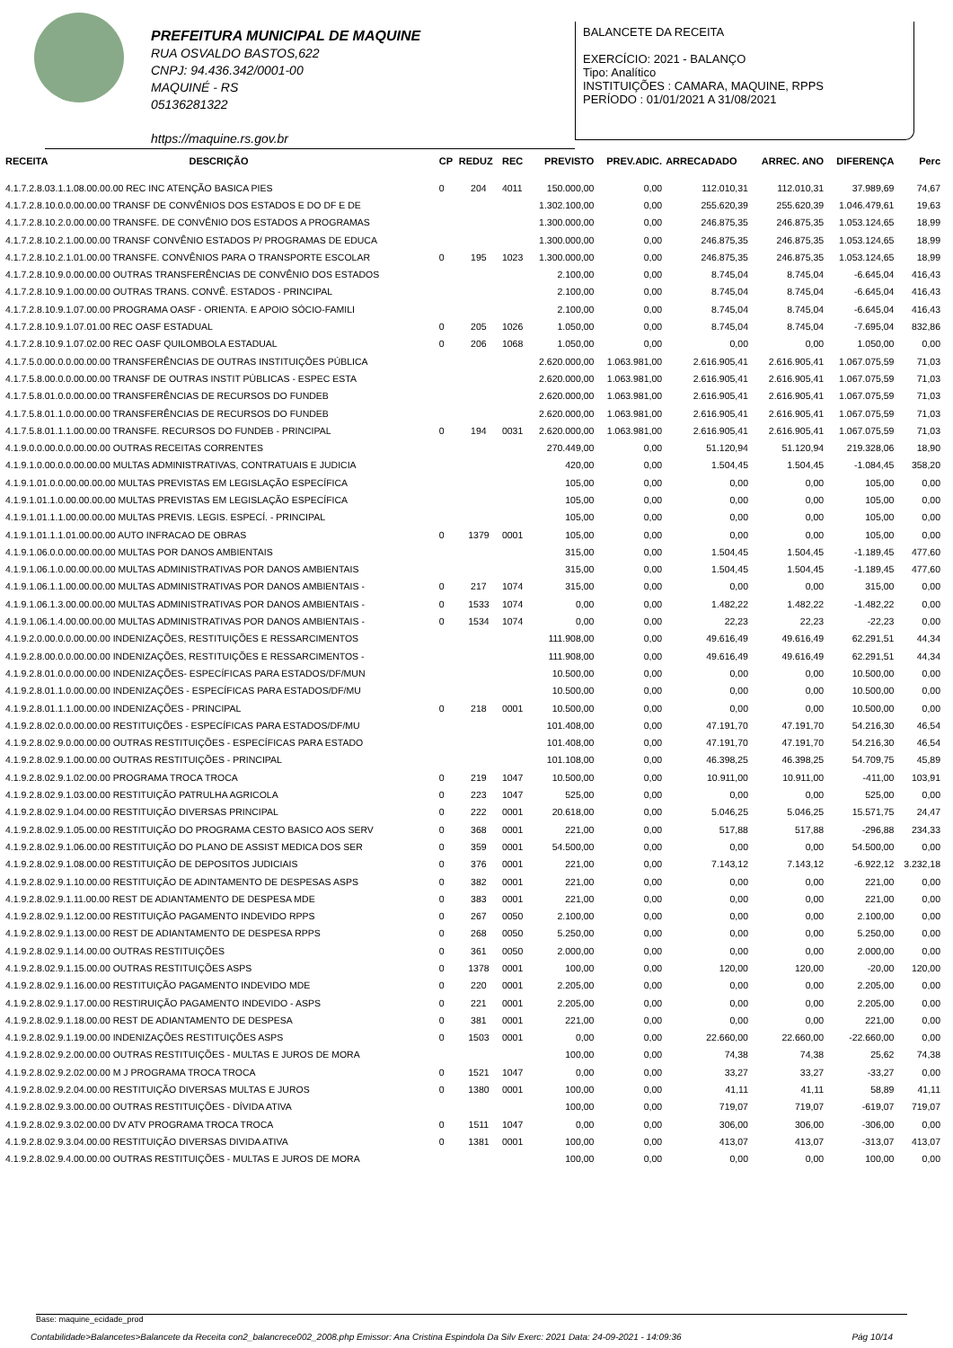PREFEITURA MUNICIPAL DE MAQUINE
RUA OSVALDO BASTOS,622
CNPJ: 94.436.342/0001-00
MAQUINÉ - RS
05136281322
https://maquine.rs.gov.br
BALANCETE DA RECEITA
EXERCÍCIO: 2021 - BALANÇO
Tipo: Analítico
INSTITUIÇÕES : CAMARA, MAQUINE, RPPS
PERÍODO : 01/01/2021 A 31/08/2021
| RECEITA | DESCRIÇÃO | CP | REDUZ | REC | PREVISTO | PREV.ADIC. | ARRECADADO | ARREC. ANO | DIFERENÇA | Perc |
| --- | --- | --- | --- | --- | --- | --- | --- | --- | --- | --- |
| 4.1.7.2.8.03.1.1.08.00.00.00 REC INC ATENÇÃO BASICA PIES | | 0 | 204 | 4011 | 150.000,00 | 0,00 | 112.010,31 | 112.010,31 | 37.989,69 | 74,67 |
| 4.1.7.2.8.10.0.0.00.00.00 TRANSF DE CONVÊNIOS DOS ESTADOS E DO DF E DE | | | | | 1.302.100,00 | 0,00 | 255.620,39 | 255.620,39 | 1.046.479,61 | 19,63 |
| 4.1.7.2.8.10.2.0.00.00.00 TRANSFE. DE CONVÊNIO DOS ESTADOS A PROGRAMAS | | | | | 1.300.000,00 | 0,00 | 246.875,35 | 246.875,35 | 1.053.124,65 | 18,99 |
| 4.1.7.2.8.10.2.1.00.00.00 TRANSF CONVÊNIO ESTADOS P/ PROGRAMAS DE EDUCA | | | | | 1.300.000,00 | 0,00 | 246.875,35 | 246.875,35 | 1.053.124,65 | 18,99 |
| 4.1.7.2.8.10.2.1.01.00.00 TRANSFE. CONVÊNIOS PARA O TRANSPORTE ESCOLAR | | 0 | 195 | 1023 | 1.300.000,00 | 0,00 | 246.875,35 | 246.875,35 | 1.053.124,65 | 18,99 |
| 4.1.7.2.8.10.9.0.00.00.00 OUTRAS TRANSFERÊNCIAS DE CONVÊNIO DOS ESTADOS | | | | | 2.100,00 | 0,00 | 8.745,04 | 8.745,04 | -6.645,04 | 416,43 |
| 4.1.7.2.8.10.9.1.00.00.00 OUTRAS TRANS. CONVÊ. ESTADOS - PRINCIPAL | | | | | 2.100,00 | 0,00 | 8.745,04 | 8.745,04 | -6.645,04 | 416,43 |
| 4.1.7.2.8.10.9.1.07.00.00 PROGRAMA OASF - ORIENTA. E APOIO SÓCIO-FAMILI | | | | | 2.100,00 | 0,00 | 8.745,04 | 8.745,04 | -6.645,04 | 416,43 |
| 4.1.7.2.8.10.9.1.07.01.00 REC OASF ESTADUAL | | 0 | 205 | 1026 | 1.050,00 | 0,00 | 8.745,04 | 8.745,04 | -7.695,04 | 832,86 |
| 4.1.7.2.8.10.9.1.07.02.00 REC OASF QUILOMBOLA ESTADUAL | | 0 | 206 | 1068 | 1.050,00 | 0,00 | 0,00 | 0,00 | 1.050,00 | 0,00 |
| 4.1.7.5.0.00.0.0.00.00.00 TRANSFERÊNCIAS DE OUTRAS INSTITUIÇÕES PÚBLICA | | | | | 2.620.000,00 | 1.063.981,00 | 2.616.905,41 | 2.616.905,41 | 1.067.075,59 | 71,03 |
| 4.1.7.5.8.00.0.0.00.00.00 TRANSF DE OUTRAS INSTIT PÚBLICAS - ESPEC ESTA | | | | | 2.620.000,00 | 1.063.981,00 | 2.616.905,41 | 2.616.905,41 | 1.067.075,59 | 71,03 |
| 4.1.7.5.8.01.0.0.00.00.00 TRANSFERÊNCIAS DE RECURSOS DO FUNDEB | | | | | 2.620.000,00 | 1.063.981,00 | 2.616.905,41 | 2.616.905,41 | 1.067.075,59 | 71,03 |
| 4.1.7.5.8.01.1.0.00.00.00 TRANSFERÊNCIAS DE RECURSOS DO FUNDEB | | | | | 2.620.000,00 | 1.063.981,00 | 2.616.905,41 | 2.616.905,41 | 1.067.075,59 | 71,03 |
| 4.1.7.5.8.01.1.1.00.00.00 TRANSFE. RECURSOS DO FUNDEB - PRINCIPAL | | 0 | 194 | 0031 | 2.620.000,00 | 1.063.981,00 | 2.616.905,41 | 2.616.905,41 | 1.067.075,59 | 71,03 |
| 4.1.9.0.0.00.0.0.00.00.00 OUTRAS RECEITAS CORRENTES | | | | | 270.449,00 | 0,00 | 51.120,94 | 51.120,94 | 219.328,06 | 18,90 |
| 4.1.9.1.0.00.0.0.00.00.00 MULTAS ADMINISTRATIVAS, CONTRATUAIS E JUDICIA | | | | | 420,00 | 0,00 | 1.504,45 | 1.504,45 | -1.084,45 | 358,20 |
| 4.1.9.1.01.0.0.00.00.00.00 MULTAS PREVISTAS EM LEGISLAÇÃO ESPECÍFICA | | | | | 105,00 | 0,00 | 0,00 | 0,00 | 105,00 | 0,00 |
| 4.1.9.1.01.1.0.00.00.00.00 MULTAS PREVISTAS EM LEGISLAÇÃO ESPECÍFICA | | | | | 105,00 | 0,00 | 0,00 | 0,00 | 105,00 | 0,00 |
| 4.1.9.1.01.1.1.00.00.00.00 MULTAS PREVIS. LEGIS. ESPECÍ. - PRINCIPAL | | | | | 105,00 | 0,00 | 0,00 | 0,00 | 105,00 | 0,00 |
| 4.1.9.1.01.1.1.01.00.00.00 AUTO INFRACAO DE OBRAS | | 0 | 1379 | 0001 | 105,00 | 0,00 | 0,00 | 0,00 | 105,00 | 0,00 |
| 4.1.9.1.06.0.0.00.00.00.00 MULTAS POR DANOS AMBIENTAIS | | | | | 315,00 | 0,00 | 1.504,45 | 1.504,45 | -1.189,45 | 477,60 |
| 4.1.9.1.06.1.0.00.00.00.00 MULTAS ADMINISTRATIVAS POR DANOS AMBIENTAIS | | | | | 315,00 | 0,00 | 1.504,45 | 1.504,45 | -1.189,45 | 477,60 |
| 4.1.9.1.06.1.1.00.00.00.00 MULTAS ADMINISTRATIVAS POR DANOS AMBIENTAIS - | | 0 | 217 | 1074 | 315,00 | 0,00 | 0,00 | 0,00 | 315,00 | 0,00 |
| 4.1.9.1.06.1.3.00.00.00.00 MULTAS ADMINISTRATIVAS POR DANOS AMBIENTAIS - | | 0 | 1533 | 1074 | 0,00 | 0,00 | 1.482,22 | 1.482,22 | -1.482,22 | 0,00 |
| 4.1.9.1.06.1.4.00.00.00.00 MULTAS ADMINISTRATIVAS POR DANOS AMBIENTAIS - | | 0 | 1534 | 1074 | 0,00 | 0,00 | 22,23 | 22,23 | -22,23 | 0,00 |
| 4.1.9.2.0.00.0.0.00.00.00 INDENIZAÇÕES, RESTITUIÇÕES E RESSARCIMENTOS | | | | | 111.908,00 | 0,00 | 49.616,49 | 49.616,49 | 62.291,51 | 44,34 |
| 4.1.9.2.8.00.0.0.00.00.00 INDENIZAÇÕES, RESTITUIÇÕES E RESSARCIMENTOS - | | | | | 111.908,00 | 0,00 | 49.616,49 | 49.616,49 | 62.291,51 | 44,34 |
| 4.1.9.2.8.01.0.0.00.00.00 INDENIZAÇÕES- ESPECÍFICAS PARA ESTADOS/DF/MUN | | | | | 10.500,00 | 0,00 | 0,00 | 0,00 | 10.500,00 | 0,00 |
| 4.1.9.2.8.01.1.0.00.00.00 INDENIZAÇÕES - ESPECÍFICAS PARA ESTADOS/DF/MU | | | | | 10.500,00 | 0,00 | 0,00 | 0,00 | 10.500,00 | 0,00 |
| 4.1.9.2.8.01.1.1.00.00.00 INDENIZAÇÕES - PRINCIPAL | | 0 | 218 | 0001 | 10.500,00 | 0,00 | 0,00 | 0,00 | 10.500,00 | 0,00 |
| 4.1.9.2.8.02.0.0.00.00.00 RESTITUIÇÕES - ESPECÍFICAS PARA ESTADOS/DF/MU | | | | | 101.408,00 | 0,00 | 47.191,70 | 47.191,70 | 54.216,30 | 46,54 |
| 4.1.9.2.8.02.9.0.00.00.00 OUTRAS RESTITUIÇÕES - ESPECÍFICAS PARA ESTADO | | | | | 101.408,00 | 0,00 | 47.191,70 | 47.191,70 | 54.216,30 | 46,54 |
| 4.1.9.2.8.02.9.1.00.00.00 OUTRAS RESTITUIÇÕES - PRINCIPAL | | | | | 101.108,00 | 0,00 | 46.398,25 | 46.398,25 | 54.709,75 | 45,89 |
| 4.1.9.2.8.02.9.1.02.00.00 PROGRAMA TROCA TROCA | | 0 | 219 | 1047 | 10.500,00 | 0,00 | 10.911,00 | 10.911,00 | -411,00 | 103,91 |
| 4.1.9.2.8.02.9.1.03.00.00 RESTITUIÇÃO PATRULHA AGRICOLA | | 0 | 223 | 1047 | 525,00 | 0,00 | 0,00 | 0,00 | 525,00 | 0,00 |
| 4.1.9.2.8.02.9.1.04.00.00 RESTITUIÇÃO DIVERSAS PRINCIPAL | | 0 | 222 | 0001 | 20.618,00 | 0,00 | 5.046,25 | 5.046,25 | 15.571,75 | 24,47 |
| 4.1.9.2.8.02.9.1.05.00.00 RESTITUIÇÃO DO PROGRAMA CESTO BASICO AOS SERV | | 0 | 368 | 0001 | 221,00 | 0,00 | 517,88 | 517,88 | -296,88 | 234,33 |
| 4.1.9.2.8.02.9.1.06.00.00 RESTITUIÇÃO DO PLANO DE ASSIST MEDICA DOS SER | | 0 | 359 | 0001 | 54.500,00 | 0,00 | 0,00 | 0,00 | 54.500,00 | 0,00 |
| 4.1.9.2.8.02.9.1.08.00.00 RESTITUIÇÃO DE DEPOSITOS JUDICIAIS | | 0 | 376 | 0001 | 221,00 | 0,00 | 7.143,12 | 7.143,12 | -6.922,12 | 3.232,18 |
| 4.1.9.2.8.02.9.1.10.00.00 RESTITUIÇÃO DE ADINTAMENTO DE DESPESAS ASPS | | 0 | 382 | 0001 | 221,00 | 0,00 | 0,00 | 0,00 | 221,00 | 0,00 |
| 4.1.9.2.8.02.9.1.11.00.00 REST DE ADIANTAMENTO DE DESPESA MDE | | 0 | 383 | 0001 | 221,00 | 0,00 | 0,00 | 0,00 | 221,00 | 0,00 |
| 4.1.9.2.8.02.9.1.12.00.00 RESTITUIÇÃO PAGAMENTO INDEVIDO RPPS | | 0 | 267 | 0050 | 2.100,00 | 0,00 | 0,00 | 0,00 | 2.100,00 | 0,00 |
| 4.1.9.2.8.02.9.1.13.00.00 REST DE ADIANTAMENTO DE DESPESA RPPS | | 0 | 268 | 0050 | 5.250,00 | 0,00 | 0,00 | 0,00 | 5.250,00 | 0,00 |
| 4.1.9.2.8.02.9.1.14.00.00 OUTRAS RESTITUIÇÕES | | 0 | 361 | 0050 | 2.000,00 | 0,00 | 0,00 | 0,00 | 2.000,00 | 0,00 |
| 4.1.9.2.8.02.9.1.15.00.00 OUTRAS RESTITUIÇÕES ASPS | | 0 | 1378 | 0001 | 100,00 | 0,00 | 120,00 | 120,00 | -20,00 | 120,00 |
| 4.1.9.2.8.02.9.1.16.00.00 RESTITUIÇÃO PAGAMENTO INDEVIDO MDE | | 0 | 220 | 0001 | 2.205,00 | 0,00 | 0,00 | 0,00 | 2.205,00 | 0,00 |
| 4.1.9.2.8.02.9.1.17.00.00 RESTIRUIÇÃO PAGAMENTO INDEVIDO - ASPS | | 0 | 221 | 0001 | 2.205,00 | 0,00 | 0,00 | 0,00 | 2.205,00 | 0,00 |
| 4.1.9.2.8.02.9.1.18.00.00 REST DE ADIANTAMENTO DE DESPESA | | 0 | 381 | 0001 | 221,00 | 0,00 | 0,00 | 0,00 | 221,00 | 0,00 |
| 4.1.9.2.8.02.9.1.19.00.00 INDENIZAÇÕES RESTITUIÇÕES ASPS | | 0 | 1503 | 0001 | 0,00 | 0,00 | 22.660,00 | 22.660,00 | -22.660,00 | 0,00 |
| 4.1.9.2.8.02.9.2.00.00.00 OUTRAS RESTITUIÇÕES - MULTAS E JUROS DE MORA | | | | | 100,00 | 0,00 | 74,38 | 74,38 | 25,62 | 74,38 |
| 4.1.9.2.8.02.9.2.02.00.00 M J PROGRAMA TROCA TROCA | | 0 | 1521 | 1047 | 0,00 | 0,00 | 33,27 | 33,27 | -33,27 | 0,00 |
| 4.1.9.2.8.02.9.2.04.00.00 RESTITUIÇÃO DIVERSAS MULTAS E JUROS | | 0 | 1380 | 0001 | 100,00 | 0,00 | 41,11 | 41,11 | 58,89 | 41,11 |
| 4.1.9.2.8.02.9.3.00.00.00 OUTRAS RESTITUIÇÕES - DÍVIDA ATIVA | | | | | 100,00 | 0,00 | 719,07 | 719,07 | -619,07 | 719,07 |
| 4.1.9.2.8.02.9.3.02.00.00 DV ATV PROGRAMA TROCA TROCA | | 0 | 1511 | 1047 | 0,00 | 0,00 | 306,00 | 306,00 | -306,00 | 0,00 |
| 4.1.9.2.8.02.9.3.04.00.00 RESTITUIÇÃO DIVERSAS DIVIDA ATIVA | | 0 | 1381 | 0001 | 100,00 | 0,00 | 413,07 | 413,07 | -313,07 | 413,07 |
| 4.1.9.2.8.02.9.4.00.00.00 OUTRAS RESTITUIÇÕES - MULTAS E JUROS DE MORA | | | | | 100,00 | 0,00 | 0,00 | 0,00 | 100,00 | 0,00 |
Base: maquine_ecidade_prod
Contabilidade>Balancetes>Balancete da Receita con2_balancrece002_2008.php Emissor: Ana Cristina Espindola Da Silv Exerc: 2021 Data: 24-09-2021 - 14:09:36 Pág 10/14